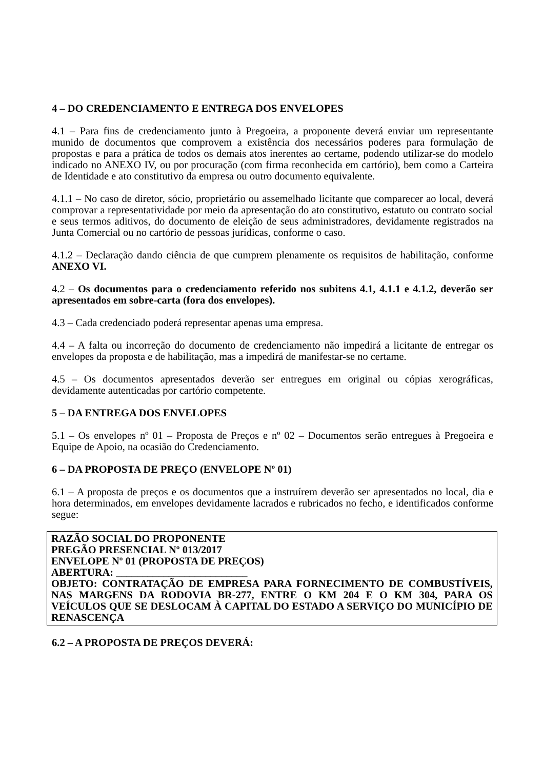4 – DO CREDENCIAMENTO E ENTREGA DOS ENVELOPES
4.1 – Para fins de credenciamento junto à Pregoeira, a proponente deverá enviar um representante munido de documentos que comprovem a existência dos necessários poderes para formulação de propostas e para a prática de todos os demais atos inerentes ao certame, podendo utilizar-se do modelo indicado no ANEXO IV, ou por procuração (com firma reconhecida em cartório), bem como a Carteira de Identidade e ato constitutivo da empresa ou outro documento equivalente.
4.1.1 – No caso de diretor, sócio, proprietário ou assemelhado licitante que comparecer ao local, deverá comprovar a representatividade por meio da apresentação do ato constitutivo, estatuto ou contrato social e seus termos aditivos, do documento de eleição de seus administradores, devidamente registrados na Junta Comercial ou no cartório de pessoas jurídicas, conforme o caso.
4.1.2 – Declaração dando ciência de que cumprem plenamente os requisitos de habilitação, conforme ANEXO VI.
4.2 – Os documentos para o credenciamento referido nos subitens 4.1, 4.1.1 e 4.1.2, deverão ser apresentados em sobre-carta (fora dos envelopes).
4.3 – Cada credenciado poderá representar apenas uma empresa.
4.4 – A falta ou incorreção do documento de credenciamento não impedirá a licitante de entregar os envelopes da proposta e de habilitação, mas a impedirá de manifestar-se no certame.
4.5 – Os documentos apresentados deverão ser entregues em original ou cópias xerográficas, devidamente autenticadas por cartório competente.
5 – DA ENTREGA DOS ENVELOPES
5.1 – Os envelopes nº 01 – Proposta de Preços e nº 02 – Documentos serão entregues à Pregoeira e Equipe de Apoio, na ocasião do Credenciamento.
6 – DA PROPOSTA DE PREÇO (ENVELOPE Nº 01)
6.1 – A proposta de preços e os documentos que a instruírem deverão ser apresentados no local, dia e hora determinados, em envelopes devidamente lacrados e rubricados no fecho, e identificados conforme segue:
RAZÃO SOCIAL DO PROPONENTE
PREGÃO PRESENCIAL Nº 013/2017
ENVELOPE Nº 01 (PROPOSTA DE PREÇOS)
ABERTURA: _________________________
OBJETO: CONTRATAÇÃO DE EMPRESA PARA FORNECIMENTO DE COMBUSTÍVEIS, NAS MARGENS DA RODOVIA BR-277, ENTRE O KM 204 E O KM 304, PARA OS VEÍCULOS QUE SE DESLOCAM À CAPITAL DO ESTADO A SERVIÇO DO MUNICÍPIO DE RENASCENÇA
6.2 – A PROPOSTA DE PREÇOS DEVERÁ: